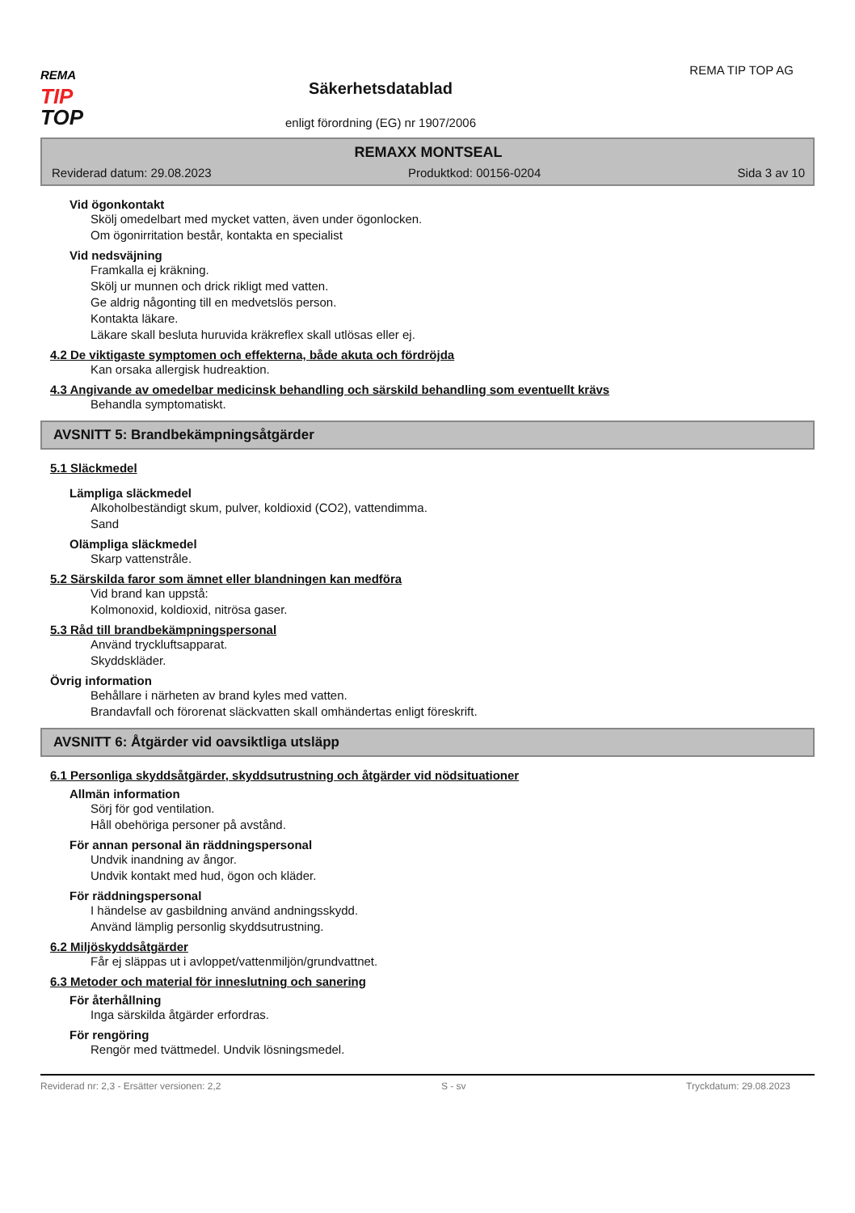REMA
TIP
TOP
Säkerhetsdatablad
enligt förordning (EG) nr 1907/2006
REMA TIP TOP AG
REMAXX MONTSEAL
Reviderad datum: 29.08.2023 Produktkod: 00156-0204 Sida 3 av 10
Vid ögonkontakt
Skölj omedelbart med mycket vatten, även under ögonlocken.
Om ögonirritation består, kontakta en specialist
Vid nedsväjning
Framkalla ej kräkning.
Skölj ur munnen och drick rikligt med vatten.
Ge aldrig någonting till en medvetslös person.
Kontakta läkare.
Läkare skall besluta huruvida kräkreflex skall utlösas eller ej.
4.2 De viktigaste symptomen och effekterna, både akuta och fördröjda
Kan orsaka allergisk hudreaktion.
4.3 Angivande av omedelbar medicinsk behandling och särskild behandling som eventuellt krävs
Behandla symptomatiskt.
AVSNITT 5: Brandbekämpningsåtgärder
5.1 Släckmedel
Lämpliga släckmedel
Alkoholbeständigt skum, pulver, koldioxid (CO2), vattendimma.
Sand
Olämpliga släckmedel
Skarp vattenstråle.
5.2 Särskilda faror som ämnet eller blandningen kan medföra
Vid brand kan uppstå:
Kolmonoxid, koldioxid, nitrösa gaser.
5.3 Råd till brandbekämpningspersonal
Använd tryckluftsapparat.
Skyddskläder.
Övrig information
Behållare i närheten av brand kyles med vatten.
Brandavfall och förorenat släckvatten skall omhändertas enligt föreskrift.
AVSNITT 6: Åtgärder vid oavsiktliga utsläpp
6.1 Personliga skyddsåtgärder, skyddsutrustning och åtgärder vid nödsituationer
Allmän information
Sörj för god ventilation.
Håll obehöriga personer på avstånd.
För annan personal än räddningspersonal
Undvik inandning av ångor.
Undvik kontakt med hud, ögon och kläder.
För räddningspersonal
I händelse av gasbildning använd andningsskydd.
Använd lämplig personlig skyddsutrustning.
6.2 Miljöskyddsåtgärder
Får ej släppas ut i avloppet/vattenmiljön/grundvattnet.
6.3 Metoder och material för inneslutning och sanering
För återhållning
Inga särskilda åtgärder erfordras.
För rengöring
Rengör med tvättmedel. Undvik lösningsmedel.
Reviderad nr: 2,3 - Ersätter versionen: 2,2 S - sv Tryckdatum: 29.08.2023